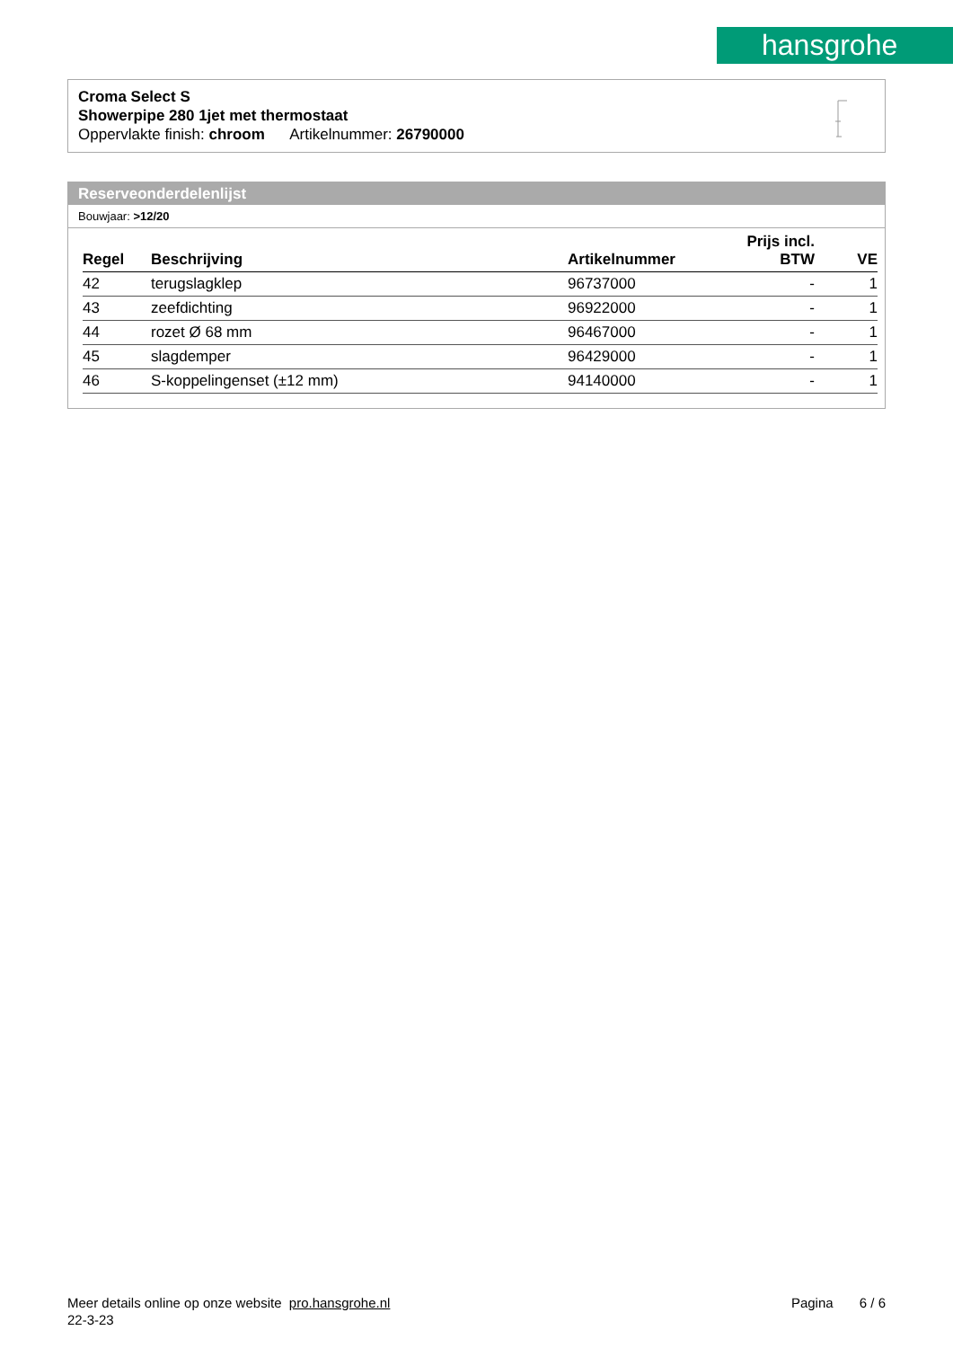hansgrohe
Croma Select S
Showerpipe 280 1jet met thermostaat
Oppervlakte finish: chroom Artikelnummer: 26790000
Reserveonderdelenlijst
Bouwjaar: >12/20
| Regel | Beschrijving | Artikelnummer | Prijs incl. BTW | VE |
| --- | --- | --- | --- | --- |
| 42 | terugslagklep | 96737000 | - | 1 |
| 43 | zeefdichting | 96922000 | - | 1 |
| 44 | rozet Ø 68 mm | 96467000 | - | 1 |
| 45 | slagdemper | 96429000 | - | 1 |
| 46 | S-koppelingenset (±12 mm) | 94140000 | - | 1 |
Meer details online op onze website pro.hansgrohe.nl Pagina 6 / 6
22-3-23